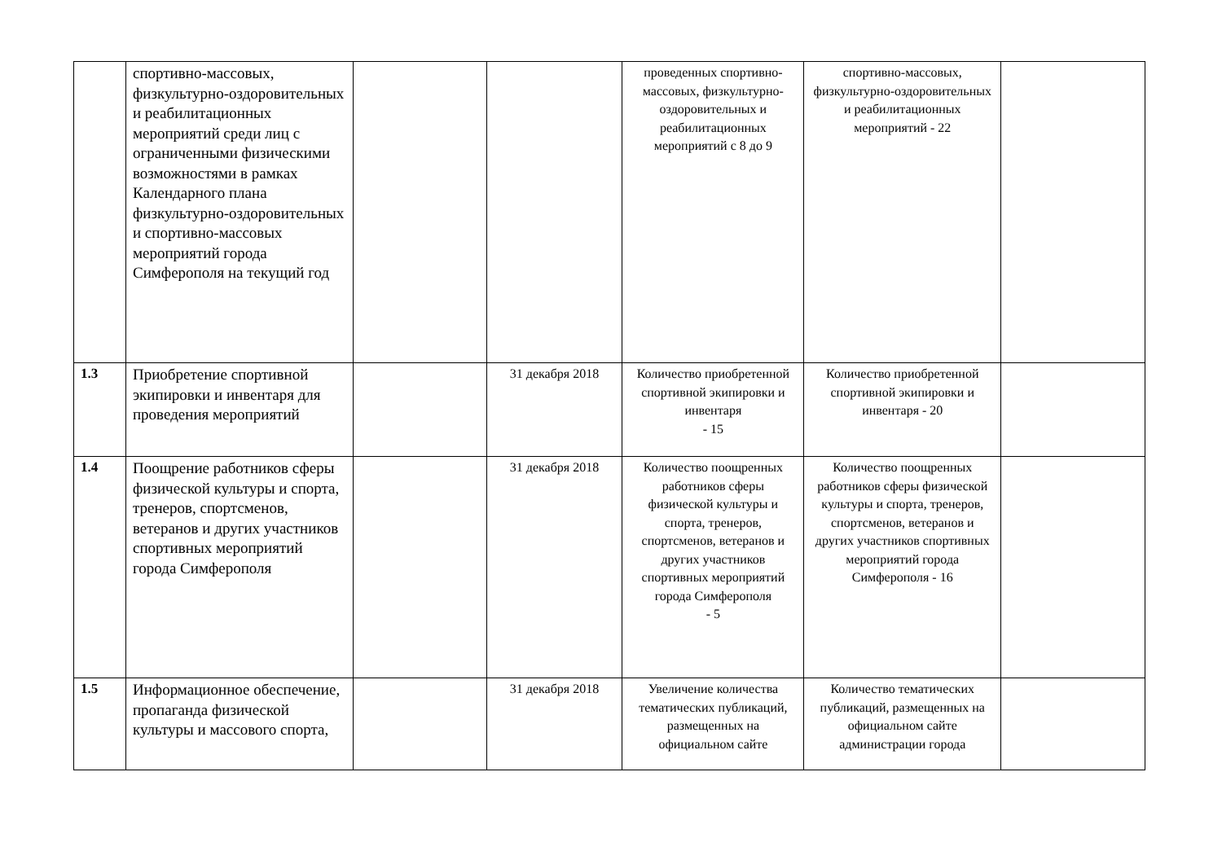| | спортивно-массовых, физкультурно-оздоровительных и реабилитационных мероприятий среди лиц с ограниченными физическими возможностями в рамках Календарного плана физкультурно-оздоровительных и спортивно-массовых мероприятий города Симферополя на текущий год | | | проведенных спортивно-массовых, физкультурно-оздоровительных и реабилитационных мероприятий с 8 до 9 | спортивно-массовых, физкультурно-оздоровительных и реабилитационных мероприятий - 22 | |
| 1.3 | Приобретение спортивной экипировки и инвентаря для проведения мероприятий | | 31 декабря 2018 | Количество приобретенной спортивной экипировки и инвентаря - 15 | Количество приобретенной спортивной экипировки и инвентаря - 20 | |
| 1.4 | Поощрение работников сферы физической культуры и спорта, тренеров, спортсменов, ветеранов и других участников спортивных мероприятий города Симферополя | | 31 декабря 2018 | Количество поощренных работников сферы физической культуры и спорта, тренеров, спортсменов, ветеранов и других участников спортивных мероприятий города Симферополя - 5 | Количество поощренных работников сферы физической культуры и спорта, тренеров, спортсменов, ветеранов и других участников спортивных мероприятий города Симферополя - 16 | |
| 1.5 | Информационное обеспечение, пропаганда физической культуры и массового спорта, | | 31 декабря 2018 | Увеличение количества тематических публикаций, размещенных на официальном сайте | Количество тематических публикаций, размещенных на официальном сайте администрации города | |